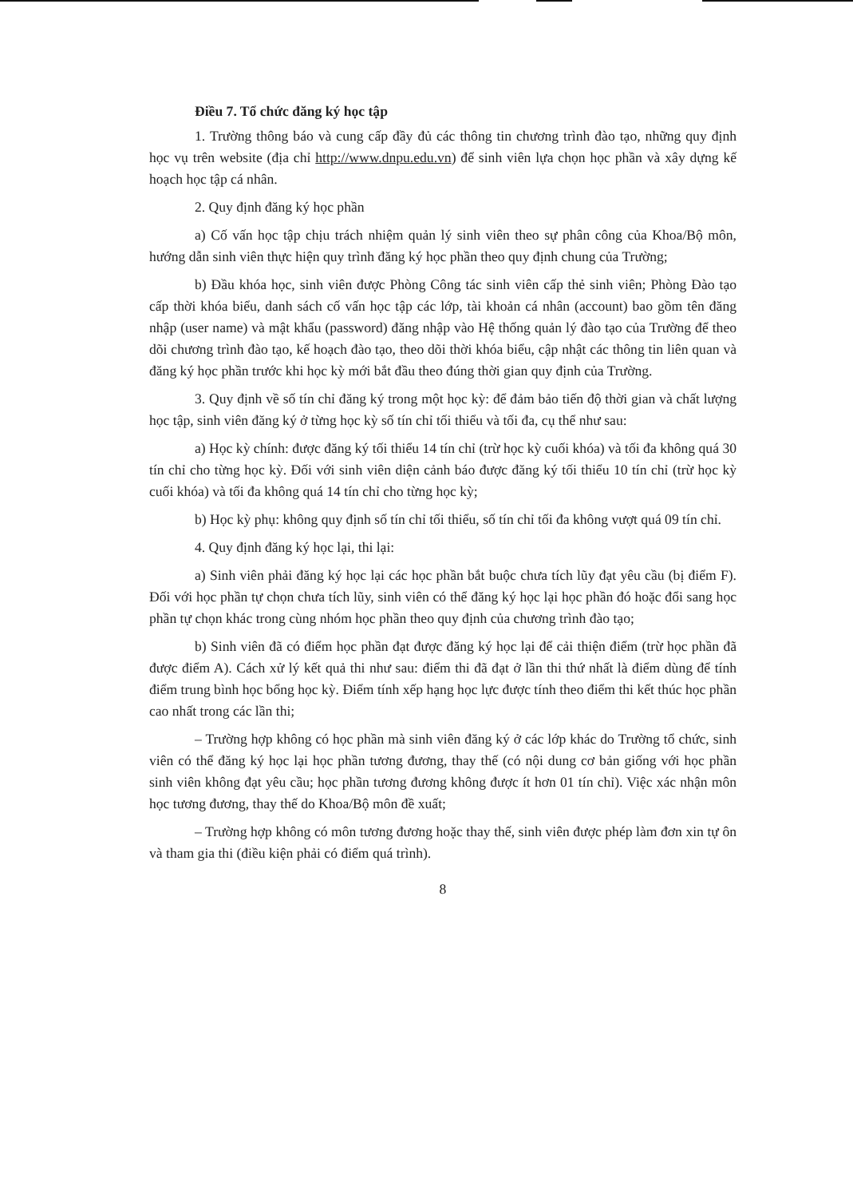Điều 7. Tổ chức đăng ký học tập
1. Trường thông báo và cung cấp đầy đủ các thông tin chương trình đào tạo, những quy định học vụ trên website (địa chỉ http://www.dnpu.edu.vn) để sinh viên lựa chọn học phần và xây dựng kế hoạch học tập cá nhân.
2. Quy định đăng ký học phần
a) Cố vấn học tập chịu trách nhiệm quản lý sinh viên theo sự phân công của Khoa/Bộ môn, hướng dẫn sinh viên thực hiện quy trình đăng ký học phần theo quy định chung của Trường;
b) Đầu khóa học, sinh viên được Phòng Công tác sinh viên cấp thẻ sinh viên; Phòng Đào tạo cấp thời khóa biểu, danh sách cố vấn học tập các lớp, tài khoản cá nhân (account) bao gồm tên đăng nhập (user name) và mật khẩu (password) đăng nhập vào Hệ thống quản lý đào tạo của Trường để theo dõi chương trình đào tạo, kế hoạch đào tạo, theo dõi thời khóa biểu, cập nhật các thông tin liên quan và đăng ký học phần trước khi học kỳ mới bắt đầu theo đúng thời gian quy định của Trường.
3. Quy định về số tín chỉ đăng ký trong một học kỳ: để đảm bảo tiến độ thời gian và chất lượng học tập, sinh viên đăng ký ở từng học kỳ số tín chỉ tối thiểu và tối đa, cụ thể như sau:
a) Học kỳ chính: được đăng ký tối thiểu 14 tín chỉ (trừ học kỳ cuối khóa) và tối đa không quá 30 tín chỉ cho từng học kỳ. Đối với sinh viên diện cảnh báo được đăng ký tối thiểu 10 tín chỉ (trừ học kỳ cuối khóa) và tối đa không quá 14 tín chỉ cho từng học kỳ;
b) Học kỳ phụ: không quy định số tín chỉ tối thiểu, số tín chỉ tối đa không vượt quá 09 tín chỉ.
4. Quy định đăng ký học lại, thi lại:
a) Sinh viên phải đăng ký học lại các học phần bắt buộc chưa tích lũy đạt yêu cầu (bị điểm F). Đối với học phần tự chọn chưa tích lũy, sinh viên có thể đăng ký học lại học phần đó hoặc đổi sang học phần tự chọn khác trong cùng nhóm học phần theo quy định của chương trình đào tạo;
b) Sinh viên đã có điểm học phần đạt được đăng ký học lại để cải thiện điểm (trừ học phần đã được điểm A). Cách xử lý kết quả thi như sau: điểm thi đã đạt ở lần thi thứ nhất là điểm dùng để tính điểm trung bình học bổng học kỳ. Điểm tính xếp hạng học lực được tính theo điểm thi kết thúc học phần cao nhất trong các lần thi;
– Trường hợp không có học phần mà sinh viên đăng ký ở các lớp khác do Trường tổ chức, sinh viên có thể đăng ký học lại học phần tương đương, thay thế (có nội dung cơ bản giống với học phần sinh viên không đạt yêu cầu; học phần tương đương không được ít hơn 01 tín chỉ). Việc xác nhận môn học tương đương, thay thế do Khoa/Bộ môn đề xuất;
– Trường hợp không có môn tương đương hoặc thay thế, sinh viên được phép làm đơn xin tự ôn và tham gia thi (điều kiện phải có điểm quá trình).
8